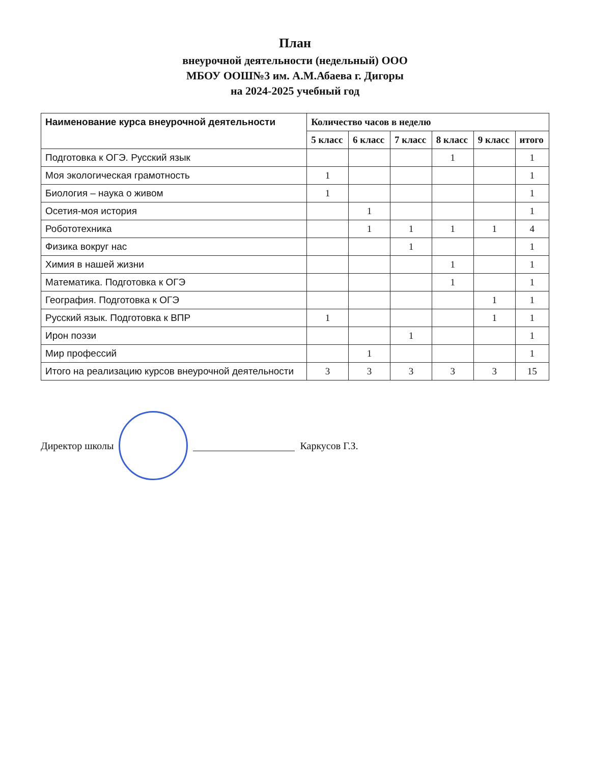План
внеурочной деятельности (недельный) ООО
МБОУ ООШ№3 им. А.М.Абаева г. Дигоры
на 2024-2025 учебный год
| Наименование курса внеурочной деятельности | Количество часов в неделю | | | | | |
| --- | --- | --- | --- | --- | --- | --- |
| | 5 класс | 6 класс | 7 класс | 8 класс | 9 класс | итого |
| Подготовка к ОГЭ. Русский язык | | | | 1 | | 1 |
| Моя экологическая грамотность | 1 | | | | | 1 |
| Биология – наука о живом | 1 | | | | | 1 |
| Осетия-моя история | | 1 | | | | 1 |
| Робототехника | | 1 | 1 | 1 | 1 | 4 |
| Физика вокруг нас | | | 1 | | | 1 |
| Химия в нашей жизни | | | | 1 | | 1 |
| Математика. Подготовка к ОГЭ | | | | 1 | | 1 |
| География. Подготовка к ОГЭ | | | | | 1 | 1 |
| Русский язык. Подготовка к ВПР | 1 | | | | 1 | 1 |
| Ирон поэзи | | | 1 | | | 1 |
| Мир профессий | | 1 | | | | 1 |
| Итого на реализацию курсов внеурочной деятельности | 3 | 3 | 3 | 3 | 3 | 15 |
Директор школы Каркусов Г.З.